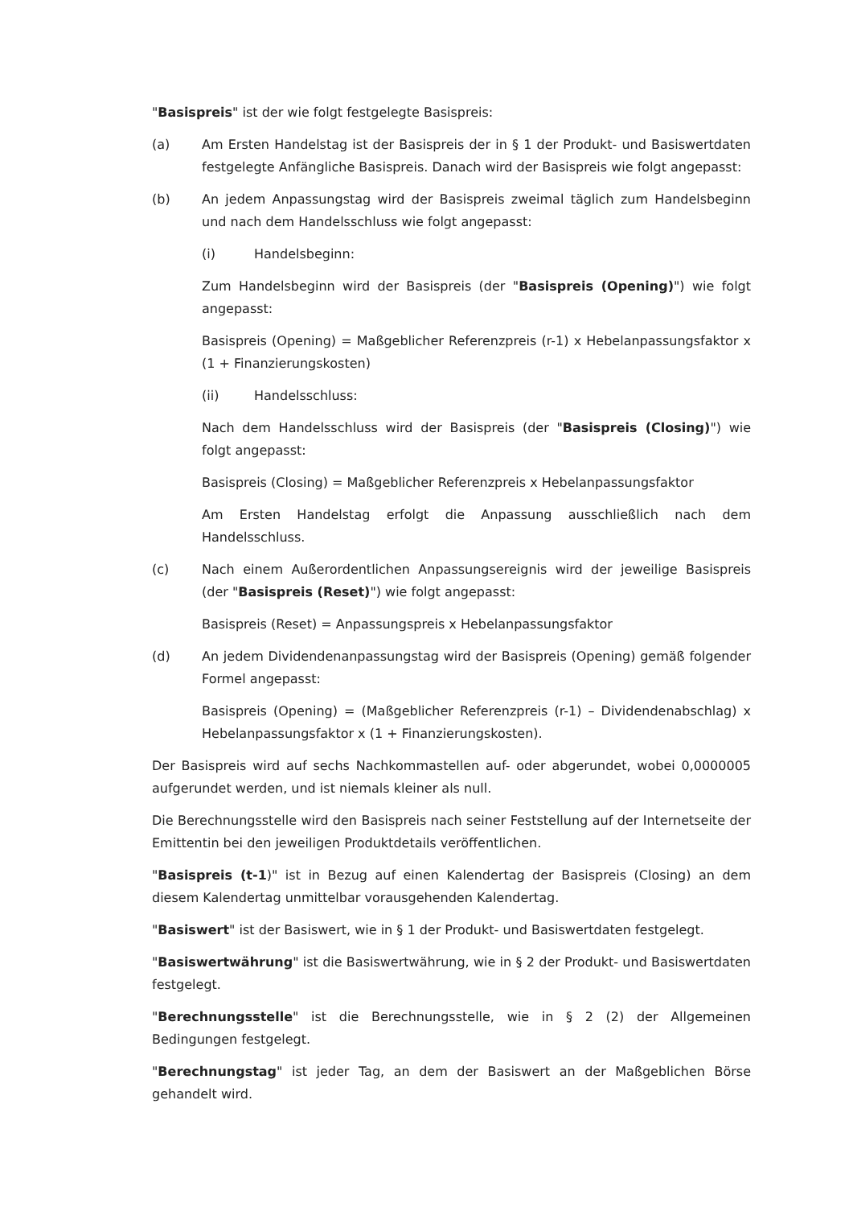"Basispreis" ist der wie folgt festgelegte Basispreis:
(a) Am Ersten Handelstag ist der Basispreis der in § 1 der Produkt- und Basiswertdaten festgelegte Anfängliche Basispreis. Danach wird der Basispreis wie folgt angepasst:
(b) An jedem Anpassungstag wird der Basispreis zweimal täglich zum Handelsbeginn und nach dem Handelsschluss wie folgt angepasst:
(i) Handelsbeginn:
Zum Handelsbeginn wird der Basispreis (der "Basispreis (Opening)") wie folgt angepasst:
Basispreis (Opening) = Maßgeblicher Referenzpreis (r-1) x Hebelanpassungsfaktor x (1 + Finanzierungskosten)
(ii) Handelsschluss:
Nach dem Handelsschluss wird der Basispreis (der "Basispreis (Closing)") wie folgt angepasst:
Basispreis (Closing) = Maßgeblicher Referenzpreis x Hebelanpassungsfaktor
Am Ersten Handelstag erfolgt die Anpassung ausschließlich nach dem Handelsschluss.
(c) Nach einem Außerordentlichen Anpassungsereignis wird der jeweilige Basispreis (der "Basispreis (Reset)") wie folgt angepasst:
Basispreis (Reset) = Anpassungspreis x Hebelanpassungsfaktor
(d) An jedem Dividendenanpassungstag wird der Basispreis (Opening) gemäß folgender Formel angepasst:
Basispreis (Opening) = (Maßgeblicher Referenzpreis (r-1) – Dividendenabschlag) x Hebelanpassungsfaktor x (1 + Finanzierungskosten).
Der Basispreis wird auf sechs Nachkommastellen auf- oder abgerundet, wobei 0,0000005 aufgerundet werden, und ist niemals kleiner als null.
Die Berechnungsstelle wird den Basispreis nach seiner Feststellung auf der Internetseite der Emittentin bei den jeweiligen Produktdetails veröffentlichen.
"Basispreis (t-1)" ist in Bezug auf einen Kalendertag der Basispreis (Closing) an dem diesem Kalendertag unmittelbar vorausgehenden Kalendertag.
"Basiswert" ist der Basiswert, wie in § 1 der Produkt- und Basiswertdaten festgelegt.
"Basiswertwährung" ist die Basiswertwährung, wie in § 2 der Produkt- und Basiswertdaten festgelegt.
"Berechnungsstelle" ist die Berechnungsstelle, wie in § 2 (2) der Allgemeinen Bedingungen festgelegt.
"Berechnungstag" ist jeder Tag, an dem der Basiswert an der Maßgeblichen Börse gehandelt wird.